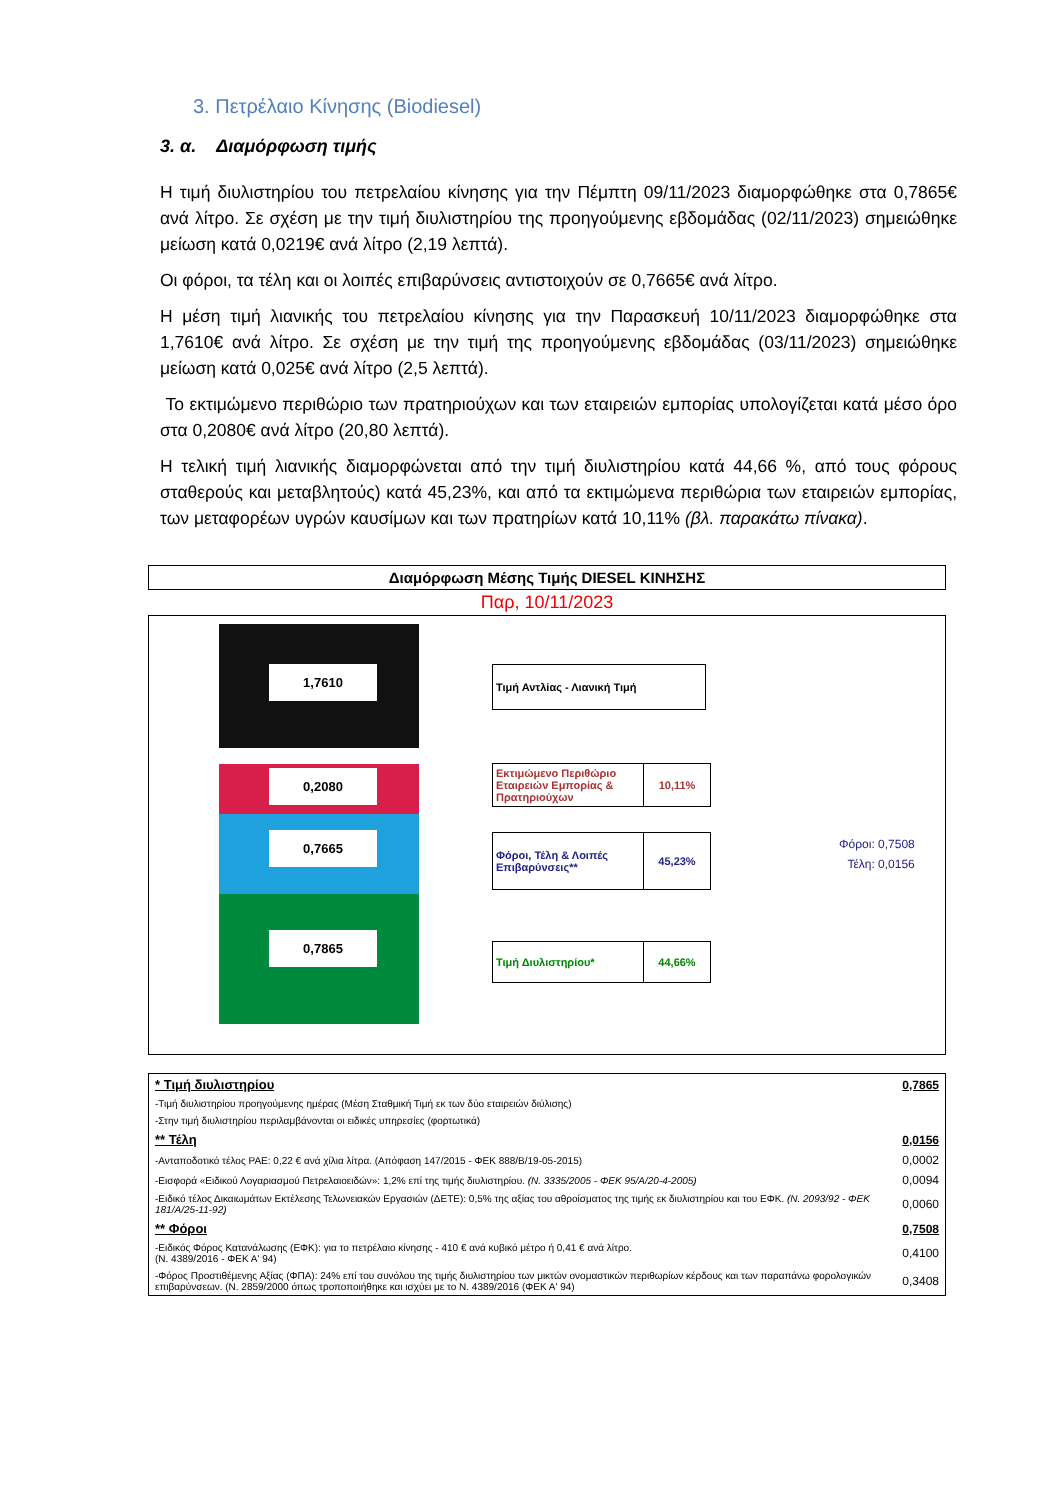3. Πετρέλαιο Κίνησης (Biodiesel)
3. α. Διαμόρφωση τιμής
Η τιμή διυλιστηρίου του πετρελαίου κίνησης για την Πέμπτη 09/11/2023 διαμορφώθηκε στα 0,7865€ ανά λίτρο. Σε σχέση με την τιμή διυλιστηρίου της προηγούμενης εβδομάδας (02/11/2023) σημειώθηκε μείωση κατά 0,0219€ ανά λίτρο (2,19 λεπτά).
Οι φόροι, τα τέλη και οι λοιπές επιβαρύνσεις αντιστοιχούν σε 0,7665€ ανά λίτρο.
Η μέση τιμή λιανικής του πετρελαίου κίνησης για την Παρασκευή 10/11/2023 διαμορφώθηκε στα 1,7610€ ανά λίτρο. Σε σχέση με την τιμή της προηγούμενης εβδομάδας (03/11/2023) σημειώθηκε μείωση κατά 0,025€ ανά λίτρο (2,5 λεπτά).
Το εκτιμώμενο περιθώριο των πρατηριούχων και των εταιρειών εμπορίας υπολογίζεται κατά μέσο όρο στα 0,2080€ ανά λίτρο (20,80 λεπτά).
Η τελική τιμή λιανικής διαμορφώνεται από την τιμή διυλιστηρίου κατά 44,66 %, από τους φόρους σταθερούς και μεταβλητούς) κατά 45,23%, και από τα εκτιμώμενα περιθώρια των εταιρειών εμπορίας, των μεταφορέων υγρών καυσίμων και των πρατηρίων κατά 10,11% (βλ. παρακάτω πίνακα).
Διαμόρφωση Μέσης Τιμής DIESEL ΚΙΝΗΣΗΣ
Παρ, 10/11/2023
1,7610
0,2080
0,7665
0,7865
Τιμή Αντλίας - Λιανική Τιμή
Εκτιμώμενο Περιθώριο Εταιρειών Εμπορίας & Πρατηριούχων
10,11%
Φόροι, Τέλη & Λοιπές Επιβαρύνσεις**
45,23%
Τιμή Διυλιστηρίου* 44,66%
Φόροι: 0,7508
Τέλη: 0,0156
| * Τιμή διυλιστηρίου | 0,7865 |
| -Τιμή διυλιστηρίου προηγούμενης ημέρας (Μέση Σταθμική Τιμή εκ των δύο εταιρειών διύλισης) | |
| -Στην τιμή διυλιστηρίου περιλαμβάνονται οι ειδικές υπηρεσίες (φορτωτικά) | |
| ** Τέλη | 0,0156 |
| -Ανταποδοτικό τέλος ΡΑΕ: 0,22 € ανά χίλια λίτρα. (Απόφαση 147/2015 - ΦΕΚ 888/Β/19-05-2015) | 0,0002 |
| -Εισφορά «Ειδικού Λογαριασμού Πετρελαιοειδών»: 1,2% επί της τιμής διυλιστηρίου. (Ν. 3335/2005 - ΦΕΚ 95/Α/20-4-2005) | 0,0094 |
| -Ειδικό τέλος Δικαιωμάτων Εκτέλεσης Τελωνειακών Εργασιών (ΔΕΤΕ): 0,5% της αξίας του αθροίσματος της τιμής εκ διυλιστηρίου και του ΕΦΚ. (Ν. 2093/92 - ΦΕΚ 181/Α/25-11-92) | 0,0060 |
| ** Φόροι | 0,7508 |
| -Ειδικός Φόρος Κατανάλωσης (ΕΦΚ): για το πετρέλαιο κίνησης - 410 € ανά κυβικό μέτρο ή 0,41 € ανά λίτρο. (Ν. 4389/2016 - ΦΕΚ Α' 94) | 0,4100 |
| -Φόρος Προστιθέμενης Αξίας (ΦΠΑ): 24% επί του συνόλου της τιμής διυλιστηρίου των μικτών ονομαστικών περιθωρίων κέρδους και των παραπάνω φορολογικών επιβαρύνσεων. (Ν. 2859/2000 όπως τροποποιήθηκε και ισχύει με το Ν. 4389/2016 (ΦΕΚ Α' 94) | 0,3408 |